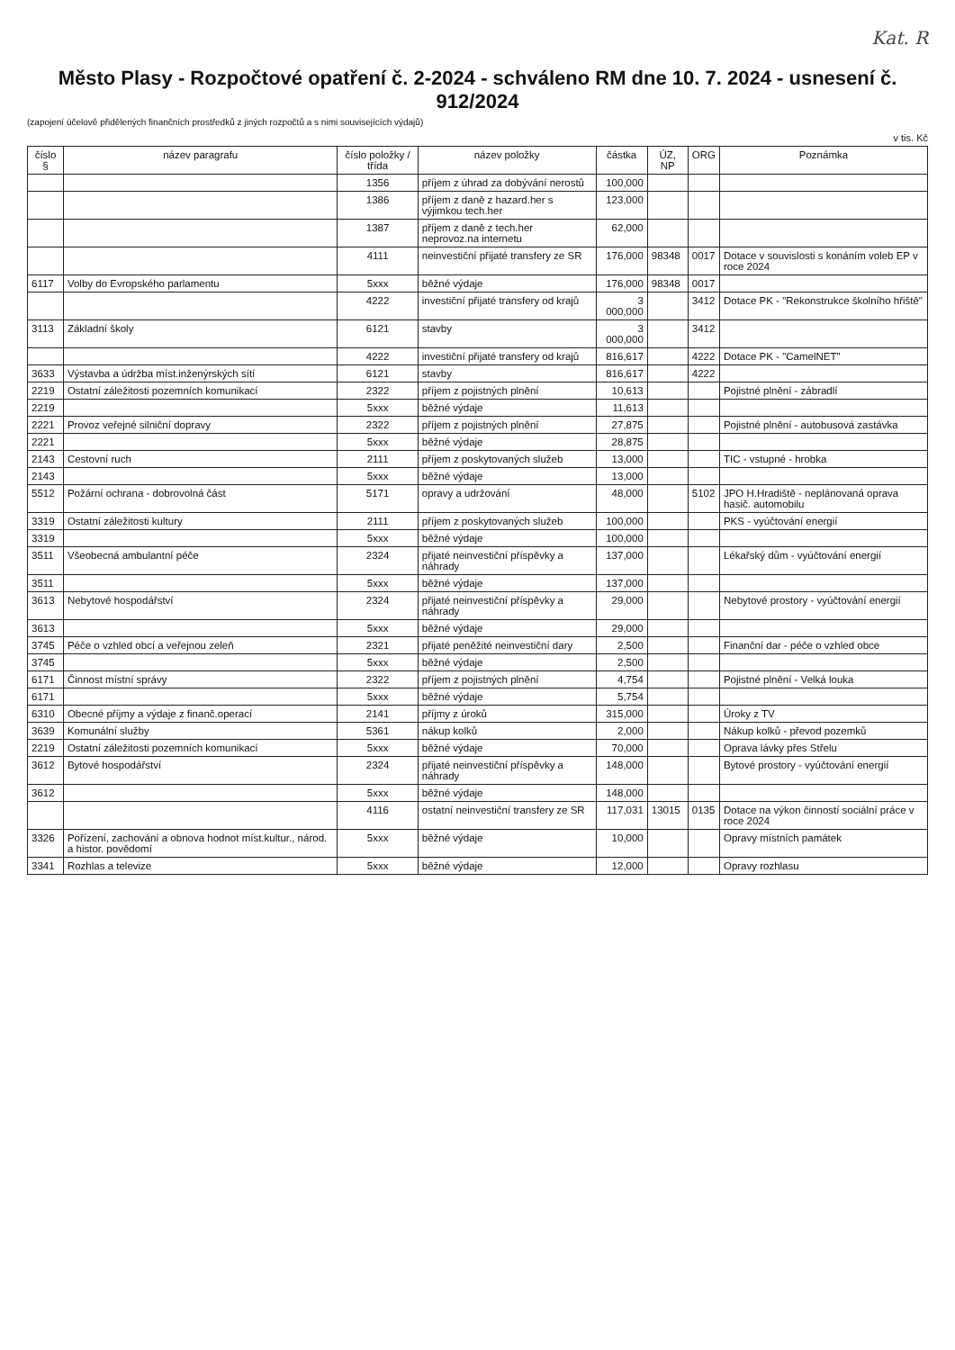Kat. R
Město Plasy - Rozpočtové opatření č. 2-2024 - schváleno RM dne 10. 7. 2024 - usnesení č. 912/2024
(zapojení účelově přidělených finančních prostředků z jiných rozpočtů a s nimi souvisejících výdajů)
v tis. Kč
| číslo § | název paragrafu | číslo položky / třída | název položky | částka | ÚZ, NP | ORG | Poznámka |
| --- | --- | --- | --- | --- | --- | --- | --- |
| | | 1356 | příjem z úhrad za dobývání nerostů | 100,000 | | | |
| | | 1386 | příjem z daně z hazard.her s výjimkou tech.her | 123,000 | | | |
| | | 1387 | příjem z daně z tech.her neprovoz.na internetu | 62,000 | | | |
| | | 4111 | neinvestiční přijaté transfery ze SR | 176,000 | 98348 | 0017 | Dotace v souvislosti s konáním voleb EP v roce 2024 |
| 6117 | Volby do Evropského parlamentu | 5xxx | běžné výdaje | 176,000 | 98348 | 0017 | |
| | | 4222 | investiční přijaté transfery od krajů | 3 000,000 | | 3412 | Dotace PK - "Rekonstrukce školního hřiště" |
| 3113 | Základní školy | 6121 | stavby | 3 000,000 | | 3412 | |
| | | 4222 | investiční přijaté transfery od krajů | 816,617 | | 4222 | Dotace PK - "CamelNET" |
| 3633 | Výstavba a údržba míst.inženýrských sítí | 6121 | stavby | 816,617 | | 4222 | |
| 2219 | Ostatní záležitosti pozemních komunikací | 2322 | příjem z pojistných plnění | 10,613 | | | Pojistné plnění - zábradlí |
| 2219 | | 5xxx | běžné výdaje | 11,613 | | | |
| 2221 | Provoz veřejné silniční dopravy | 2322 | příjem z pojistných plnění | 27,875 | | | Pojistné plnění - autobusová zastávka |
| 2221 | | 5xxx | běžné výdaje | 28,875 | | | |
| 2143 | Cestovní ruch | 2111 | příjem z poskytovaných služeb | 13,000 | | | TIC - vstupné - hrobka |
| 2143 | | 5xxx | běžné výdaje | 13,000 | | | |
| 5512 | Požární ochrana - dobrovolná část | 5171 | opravy a udržování | 48,000 | | 5102 | JPO H.Hradiště - neplánovaná oprava hasič. automobilu |
| 3319 | Ostatní záležitosti kultury | 2111 | příjem z poskytovaných služeb | 100,000 | | | PKS - vyúčtování energií |
| 3319 | | 5xxx | běžné výdaje | 100,000 | | | |
| 3511 | Všeobecná ambulantní péče | 2324 | přijaté neinvestiční příspěvky a náhrady | 137,000 | | | Lékařský dům - vyúčtování energií |
| 3511 | | 5xxx | běžné výdaje | 137,000 | | | |
| 3613 | Nebytové hospodářství | 2324 | přijaté neinvestiční příspěvky a náhrady | 29,000 | | | Nebytové prostory - vyúčtování energií |
| 3613 | | 5xxx | běžné výdaje | 29,000 | | | |
| 3745 | Péče o vzhled obcí a veřejnou zeleň | 2321 | přijaté peněžité neinvestiční dary | 2,500 | | | Finanční dar - péče o vzhled obce |
| 3745 | | 5xxx | běžné výdaje | 2,500 | | | |
| 6171 | Činnost místní správy | 2322 | příjem z pojistných plnění | 4,754 | | | Pojistné plnění - Velká louka |
| 6171 | | 5xxx | běžné výdaje | 5,754 | | | |
| 6310 | Obecné příjmy a výdaje z finanč.operací | 2141 | příjmy z úroků | 315,000 | | | Úroky z TV |
| 3639 | Komunální služby | 5361 | nákup kolků | 2,000 | | | Nákup kolků - převod pozemků |
| 2219 | Ostatní záležitosti pozemních komunikací | 5xxx | běžné výdaje | 70,000 | | | Oprava lávky přes Střelu |
| 3612 | Bytové hospodářství | 2324 | přijaté neinvestiční příspěvky a náhrady | 148,000 | | | Bytové prostory - vyúčtování energií |
| 3612 | | 5xxx | běžné výdaje | 148,000 | | | |
| | | 4116 | ostatní neinvestiční transfery ze SR | 117,031 | 13015 | 0135 | Dotace na výkon činností sociální práce v roce 2024 |
| 3326 | Pořízení, zachování a obnova hodnot míst.kultur., národ. a histor. povědomí | 5xxx | běžné výdaje | 10,000 | | | Opravy místních památek |
| 3341 | Rozhlas a televize | 5xxx | běžné výdaje | 12,000 | | | Opravy rozhlasu |